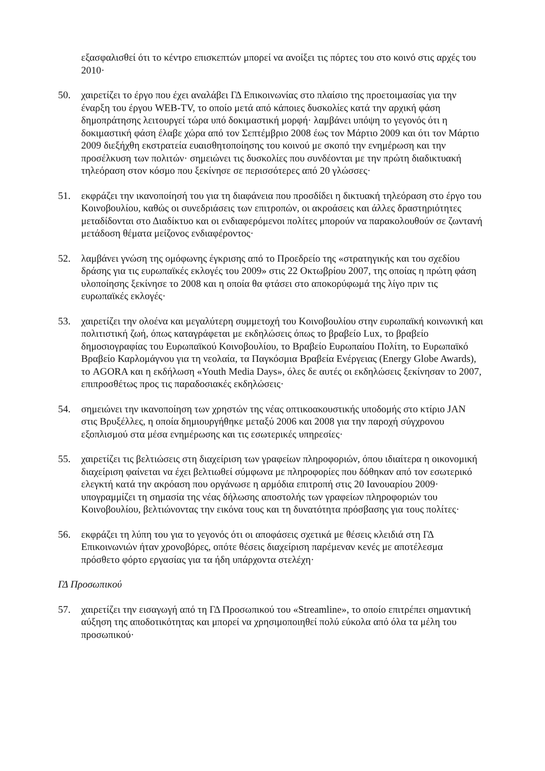εξασφαλισθεί ότι το κέντρο επισκεπτών μπορεί να ανοίξει τις πόρτες του στο κοινό στις αρχές του 2010·
50. χαιρετίζει το έργο που έχει αναλάβει ΓΔ Επικοινωνίας στο πλαίσιο της προετοιμασίας για την έναρξη του έργου WEB-TV, το οποίο μετά από κάποιες δυσκολίες κατά την αρχική φάση δημοπράτησης λειτουργεί τώρα υπό δοκιμαστική μορφή· λαμβάνει υπόψη το γεγονός ότι η δοκιμαστική φάση έλαβε χώρα από τον Σεπτέμβριο 2008 έως τον Μάρτιο 2009 και ότι τον Μάρτιο 2009 διεξήχθη εκστρατεία ευαισθητοποίησης του κοινού με σκοπό την ενημέρωση και την προσέλκυση των πολιτών· σημειώνει τις δυσκολίες που συνδέονται με την πρώτη διαδικτυακή τηλεόραση στον κόσμο που ξεκίνησε σε περισσότερες από 20 γλώσσες·
51. εκφράζει την ικανοποίησή του για τη διαφάνεια που προσδίδει η δικτυακή τηλεόραση στο έργο του Κοινοβουλίου, καθώς οι συνεδριάσεις των επιτροπών, οι ακροάσεις και άλλες δραστηριότητες μεταδίδονται στο Διαδίκτυο και οι ενδιαφερόμενοι πολίτες μπορούν να παρακολουθούν σε ζωντανή μετάδοση θέματα μείζονος ενδιαφέροντος·
52. λαμβάνει γνώση της ομόφωνης έγκρισης από το Προεδρείο της «στρατηγικής και του σχεδίου δράσης για τις ευρωπαϊκές εκλογές του 2009» στις 22 Οκτωβρίου 2007, της οποίας η πρώτη φάση υλοποίησης ξεκίνησε το 2008 και η οποία θα φτάσει στο αποκορύφωμά της λίγο πριν τις ευρωπαϊκές εκλογές·
53. χαιρετίζει την ολοένα και μεγαλύτερη συμμετοχή του Κοινοβουλίου στην ευρωπαϊκή κοινωνική και πολιτιστική ζωή, όπως καταγράφεται με εκδηλώσεις όπως το βραβείο Lux, το βραβείο δημοσιογραφίας του Ευρωπαϊκού Κοινοβουλίου, το Βραβείο Ευρωπαίου Πολίτη, το Ευρωπαϊκό Βραβείο Καρλομάγνου για τη νεολαία, τα Παγκόσμια Βραβεία Ενέργειας (Energy Globe Awards), το AGORA και η εκδήλωση «Youth Media Days», όλες δε αυτές οι εκδηλώσεις ξεκίνησαν το 2007, επιπροσθέτως προς τις παραδοσιακές εκδηλώσεις·
54. σημειώνει την ικανοποίηση των χρηστών της νέας οπτικοακουστικής υποδομής στο κτίριο JAN στις Βρυξέλλες, η οποία δημιουργήθηκε μεταξύ 2006 και 2008 για την παροχή σύγχρονου εξοπλισμού στα μέσα ενημέρωσης και τις εσωτερικές υπηρεσίες·
55. χαιρετίζει τις βελτιώσεις στη διαχείριση των γραφείων πληροφοριών, όπου ιδιαίτερα η οικονομική διαχείριση φαίνεται να έχει βελτιωθεί σύμφωνα με πληροφορίες που δόθηκαν από τον εσωτερικό ελεγκτή κατά την ακρόαση που οργάνωσε η αρμόδια επιτροπή στις 20 Ιανουαρίου 2009· υπογραμμίζει τη σημασία της νέας δήλωσης αποστολής των γραφείων πληροφοριών του Κοινοβουλίου, βελτιώνοντας την εικόνα τους και τη δυνατότητα πρόσβασης για τους πολίτες·
56. εκφράζει τη λύπη του για το γεγονός ότι οι αποφάσεις σχετικά με θέσεις κλειδιά στη ΓΔ Επικοινωνιών ήταν χρονοβόρες, οπότε θέσεις διαχείριση παρέμεναν κενές με αποτέλεσμα πρόσθετο φόρτο εργασίας για τα ήδη υπάρχοντα στελέχη·
ΓΔ Προσωπικού
57. χαιρετίζει την εισαγωγή από τη ΓΔ Προσωπικού του «Streamline», το οποίο επιτρέπει σημαντική αύξηση της αποδοτικότητας και μπορεί να χρησιμοποιηθεί πολύ εύκολα από όλα τα μέλη του προσωπικού·